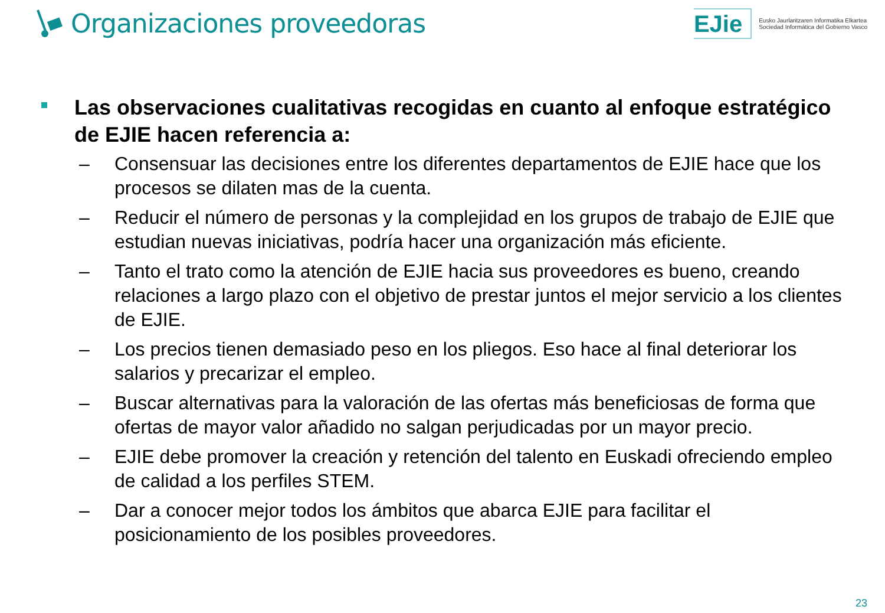Organizaciones proveedoras
EJie
Eusko Jaurlaritzaren Informatika Elkartea
Sociedad Informática del Gobierno Vasco
Las observaciones cualitativas recogidas en cuanto al enfoque estratégico de EJIE hacen referencia a:
– Consensuar las decisiones entre los diferentes departamentos de EJIE hace que los procesos se dilaten mas de la cuenta.
– Reducir el número de personas y la complejidad en los grupos de trabajo de EJIE que estudian nuevas iniciativas, podría hacer una organización más eficiente.
– Tanto el trato como la atención de EJIE hacia sus proveedores es bueno, creando relaciones a largo plazo con el objetivo de prestar juntos el mejor servicio a los clientes de EJIE.
– Los precios tienen demasiado peso en los pliegos. Eso hace al final deteriorar los salarios y precarizar el empleo.
– Buscar alternativas para la valoración de las ofertas más beneficiosas de forma que ofertas de mayor valor añadido no salgan perjudicadas por un mayor precio.
– EJIE debe promover la creación y retención del talento en Euskadi ofreciendo empleo de calidad a los perfiles STEM.
– Dar a conocer mejor todos los ámbitos que abarca EJIE para facilitar el posicionamiento de los posibles proveedores.
23